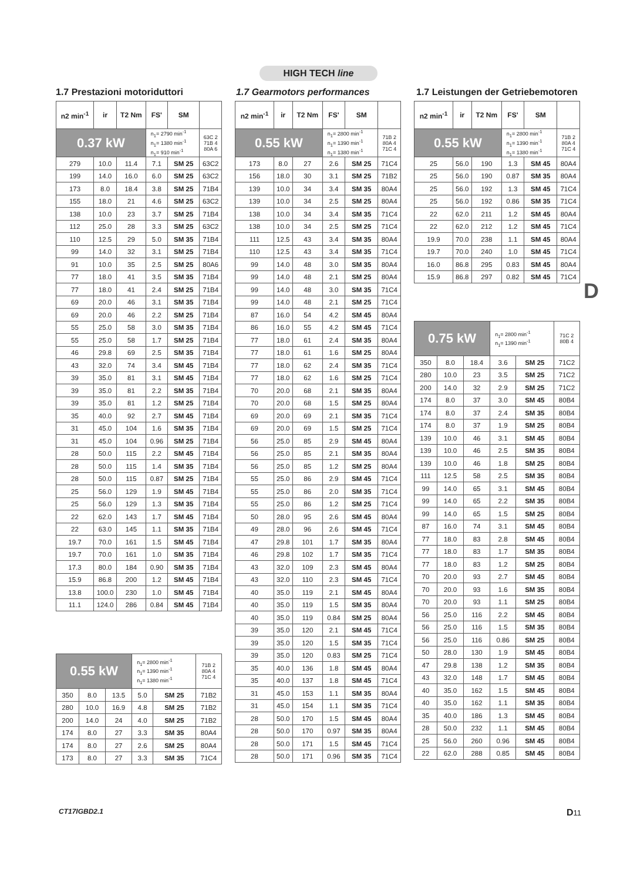HIGH TECH line
1.7 Prestazioni motoriduttori 1.7 Gearmotors performances 1.7 Leistungen der Getriebemotoren
D
| n2 min<sup>-1</sup> | ir | T2 Nm | FS' | SM | |
| --- | --- | --- | --- | --- | --- |
| 0.37 kW | | | n<sub>1</sub>= 2790 min<sup>-1</sup> n<sub>1</sub>= 1380 min<sup>-1</sup> n<sub>1</sub>= 910 min<sup>-1</sup> | | 63C 2 71B 4 80A 6 |
| 279 | 10.0 | 11.4 | 7.1 | SM 25 | 63C2 |
| 199 | 14.0 | 16.0 | 6.0 | SM 25 | 63C2 |
| 173 | 8.0 | 18.4 | 3.8 | SM 25 | 71B4 |
| 155 | 18.0 | 21 | 4.6 | SM 25 | 63C2 |
| 138 | 10.0 | 23 | 3.7 | SM 25 | 71B4 |
| 112 | 25.0 | 28 | 3.3 | SM 25 | 63C2 |
| 110 | 12.5 | 29 | 5.0 | SM 35 | 71B4 |
| 99 | 14.0 | 32 | 3.1 | SM 25 | 71B4 |
| 91 | 10.0 | 35 | 2.5 | SM 25 | 80A6 |
| 77 | 18.0 | 41 | 3.5 | SM 35 | 71B4 |
| 77 | 18.0 | 41 | 2.4 | SM 25 | 71B4 |
| 69 | 20.0 | 46 | 3.1 | SM 35 | 71B4 |
| 69 | 20.0 | 46 | 2.2 | SM 25 | 71B4 |
| 55 | 25.0 | 58 | 3.0 | SM 35 | 71B4 |
| 55 | 25.0 | 58 | 1.7 | SM 25 | 71B4 |
| 46 | 29.8 | 69 | 2.5 | SM 35 | 71B4 |
| 43 | 32.0 | 74 | 3.4 | SM 45 | 71B4 |
| 39 | 35.0 | 81 | 3.1 | SM 45 | 71B4 |
| 39 | 35.0 | 81 | 2.2 | SM 35 | 71B4 |
| 39 | 35.0 | 81 | 1.2 | SM 25 | 71B4 |
| 35 | 40.0 | 92 | 2.7 | SM 45 | 71B4 |
| 31 | 45.0 | 104 | 1.6 | SM 35 | 71B4 |
| 31 | 45.0 | 104 | 0.96 | SM 25 | 71B4 |
| 28 | 50.0 | 115 | 2.2 | SM 45 | 71B4 |
| 28 | 50.0 | 115 | 1.4 | SM 35 | 71B4 |
| 28 | 50.0 | 115 | 0.87 | SM 25 | 71B4 |
| 25 | 56.0 | 129 | 1.9 | SM 45 | 71B4 |
| 25 | 56.0 | 129 | 1.3 | SM 35 | 71B4 |
| 22 | 62.0 | 143 | 1.7 | SM 45 | 71B4 |
| 22 | 63.0 | 145 | 1.1 | SM 35 | 71B4 |
| 19.7 | 70.0 | 161 | 1.5 | SM 45 | 71B4 |
| 19.7 | 70.0 | 161 | 1.0 | SM 35 | 71B4 |
| 17.3 | 80.0 | 184 | 0.90 | SM 35 | 71B4 |
| 15.9 | 86.8 | 200 | 1.2 | SM 45 | 71B4 |
| 13.8 | 100.0 | 230 | 1.0 | SM 45 | 71B4 |
| 11.1 | 124.0 | 286 | 0.84 | SM 45 | 71B4 |
| 0.55 kW | | | n<sub>1</sub>= 2800 min<sup>-1</sup> n<sub>1</sub>= 1390 min<sup>-1</sup> n<sub>1</sub>= 1380 min<sup>-1</sup> | | 71B 2 80A 4 71C 4 |
| 350 | 8.0 | 13.5 | 5.0 | SM 25 | 71B2 |
| 280 | 10.0 | 16.9 | 4.8 | SM 25 | 71B2 |
| 200 | 14.0 | 24 | 4.0 | SM 25 | 71B2 |
| 174 | 8.0 | 27 | 3.3 | SM 35 | 80A4 |
| 174 | 8.0 | 27 | 2.6 | SM 25 | 80A4 |
| 173 | 8.0 | 27 | 3.3 | SM 35 | 71C4 |
| n2 min<sup>-1</sup> | ir | T2 Nm | FS' | SM | |
| --- | --- | --- | --- | --- | --- |
| 0.55 kW | | | n<sub>1</sub>= 2800 min<sup>-1</sup> n<sub>1</sub>= 1390 min<sup>-1</sup> n<sub>1</sub>= 1380 min<sup>-1</sup> | | 71B 2 80A 4 71C 4 |
| 173 | 8.0 | 27 | 2.6 | SM 25 | 71C4 |
| 156 | 18.0 | 30 | 3.1 | SM 25 | 71B2 |
| 139 | 10.0 | 34 | 3.4 | SM 35 | 80A4 |
| 139 | 10.0 | 34 | 2.5 | SM 25 | 80A4 |
| 138 | 10.0 | 34 | 3.4 | SM 35 | 71C4 |
| 138 | 10.0 | 34 | 2.5 | SM 25 | 71C4 |
| 111 | 12.5 | 43 | 3.4 | SM 35 | 80A4 |
| 110 | 12.5 | 43 | 3.4 | SM 35 | 71C4 |
| 99 | 14.0 | 48 | 3.0 | SM 35 | 80A4 |
| 99 | 14.0 | 48 | 2.1 | SM 25 | 80A4 |
| 99 | 14.0 | 48 | 3.0 | SM 35 | 71C4 |
| 99 | 14.0 | 48 | 2.1 | SM 25 | 71C4 |
| 87 | 16.0 | 54 | 4.2 | SM 45 | 80A4 |
| 86 | 16.0 | 55 | 4.2 | SM 45 | 71C4 |
| 77 | 18.0 | 61 | 2.4 | SM 35 | 80A4 |
| 77 | 18.0 | 61 | 1.6 | SM 25 | 80A4 |
| 77 | 18.0 | 62 | 2.4 | SM 35 | 71C4 |
| 77 | 18.0 | 62 | 1.6 | SM 25 | 71C4 |
| 70 | 20.0 | 68 | 2.1 | SM 35 | 80A4 |
| 70 | 20.0 | 68 | 1.5 | SM 25 | 80A4 |
| 69 | 20.0 | 69 | 2.1 | SM 35 | 71C4 |
| 69 | 20.0 | 69 | 1.5 | SM 25 | 71C4 |
| 56 | 25.0 | 85 | 2.9 | SM 45 | 80A4 |
| 56 | 25.0 | 85 | 2.1 | SM 35 | 80A4 |
| 56 | 25.0 | 85 | 1.2 | SM 25 | 80A4 |
| 55 | 25.0 | 86 | 2.9 | SM 45 | 71C4 |
| 55 | 25.0 | 86 | 2.0 | SM 35 | 71C4 |
| 55 | 25.0 | 86 | 1.2 | SM 25 | 71C4 |
| 50 | 28.0 | 95 | 2.6 | SM 45 | 80A4 |
| 49 | 28.0 | 96 | 2.6 | SM 45 | 71C4 |
| 47 | 29.8 | 101 | 1.7 | SM 35 | 80A4 |
| 46 | 29.8 | 102 | 1.7 | SM 35 | 71C4 |
| 43 | 32.0 | 109 | 2.3 | SM 45 | 80A4 |
| 43 | 32.0 | 110 | 2.3 | SM 45 | 71C4 |
| 40 | 35.0 | 119 | 2.1 | SM 45 | 80A4 |
| 40 | 35.0 | 119 | 1.5 | SM 35 | 80A4 |
| 40 | 35.0 | 119 | 0.84 | SM 25 | 80A4 |
| 39 | 35.0 | 120 | 2.1 | SM 45 | 71C4 |
| 39 | 35.0 | 120 | 1.5 | SM 35 | 71C4 |
| 39 | 35.0 | 120 | 0.83 | SM 25 | 71C4 |
| 35 | 40.0 | 136 | 1.8 | SM 45 | 80A4 |
| 35 | 40.0 | 137 | 1.8 | SM 45 | 71C4 |
| 31 | 45.0 | 153 | 1.1 | SM 35 | 80A4 |
| 31 | 45.0 | 154 | 1.1 | SM 35 | 71C4 |
| 28 | 50.0 | 170 | 1.5 | SM 45 | 80A4 |
| 28 | 50.0 | 170 | 0.97 | SM 35 | 80A4 |
| 28 | 50.0 | 171 | 1.5 | SM 45 | 71C4 |
| 28 | 50.0 | 171 | 0.96 | SM 35 | 71C4 |
| n2 min<sup>-1</sup> | ir | T2 Nm | FS' | SM | |
| --- | --- | --- | --- | --- | --- |
| 0.55 kW | | | n<sub>1</sub>= 2800 min<sup>-1</sup> n<sub>1</sub>= 1390 min<sup>-1</sup> n<sub>1</sub>= 1380 min<sup>-1</sup> | | 71B 2 80A 4 71C 4 |
| 25 | 56.0 | 190 | 1.3 | SM 45 | 80A4 |
| 25 | 56.0 | 190 | 0.87 | SM 35 | 80A4 |
| 25 | 56.0 | 192 | 1.3 | SM 45 | 71C4 |
| 25 | 56.0 | 192 | 0.86 | SM 35 | 71C4 |
| 22 | 62.0 | 211 | 1.2 | SM 45 | 80A4 |
| 22 | 62.0 | 212 | 1.2 | SM 45 | 71C4 |
| 19.9 | 70.0 | 238 | 1.1 | SM 45 | 80A4 |
| 19.7 | 70.0 | 240 | 1.0 | SM 45 | 71C4 |
| 16.0 | 86.8 | 295 | 0.83 | SM 45 | 80A4 |
| 15.9 | 86.8 | 297 | 0.82 | SM 45 | 71C4 |
| 0.75 kW | | | n<sub>1</sub>= 2800 min<sup>-1</sup> n<sub>1</sub>= 1390 min<sup>-1</sup> | | 71C 2 80B 4 |
| 350 | 8.0 | 18.4 | 3.6 | SM 25 | 71C2 |
| 280 | 10.0 | 23 | 3.5 | SM 25 | 71C2 |
| 200 | 14.0 | 32 | 2.9 | SM 25 | 71C2 |
| 174 | 8.0 | 37 | 3.0 | SM 45 | 80B4 |
| 174 | 8.0 | 37 | 2.4 | SM 35 | 80B4 |
| 174 | 8.0 | 37 | 1.9 | SM 25 | 80B4 |
| 139 | 10.0 | 46 | 3.1 | SM 45 | 80B4 |
| 139 | 10.0 | 46 | 2.5 | SM 35 | 80B4 |
| 139 | 10.0 | 46 | 1.8 | SM 25 | 80B4 |
| 111 | 12.5 | 58 | 2.5 | SM 35 | 80B4 |
| 99 | 14.0 | 65 | 3.1 | SM 45 | 80B4 |
| 99 | 14.0 | 65 | 2.2 | SM 35 | 80B4 |
| 99 | 14.0 | 65 | 1.5 | SM 25 | 80B4 |
| 87 | 16.0 | 74 | 3.1 | SM 45 | 80B4 |
| 77 | 18.0 | 83 | 2.8 | SM 45 | 80B4 |
| 77 | 18.0 | 83 | 1.7 | SM 35 | 80B4 |
| 77 | 18.0 | 83 | 1.2 | SM 25 | 80B4 |
| 70 | 20.0 | 93 | 2.7 | SM 45 | 80B4 |
| 70 | 20.0 | 93 | 1.6 | SM 35 | 80B4 |
| 70 | 20.0 | 93 | 1.1 | SM 25 | 80B4 |
| 56 | 25.0 | 116 | 2.2 | SM 45 | 80B4 |
| 56 | 25.0 | 116 | 1.5 | SM 35 | 80B4 |
| 56 | 25.0 | 116 | 0.86 | SM 25 | 80B4 |
| 50 | 28.0 | 130 | 1.9 | SM 45 | 80B4 |
| 47 | 29.8 | 138 | 1.2 | SM 35 | 80B4 |
| 43 | 32.0 | 148 | 1.7 | SM 45 | 80B4 |
| 40 | 35.0 | 162 | 1.5 | SM 45 | 80B4 |
| 40 | 35.0 | 162 | 1.1 | SM 35 | 80B4 |
| 35 | 40.0 | 186 | 1.3 | SM 45 | 80B4 |
| 28 | 50.0 | 232 | 1.1 | SM 45 | 80B4 |
| 25 | 56.0 | 260 | 0.96 | SM 45 | 80B4 |
| 22 | 62.0 | 288 | 0.85 | SM 45 | 80B4 |
CT17IGBD2.1 D11